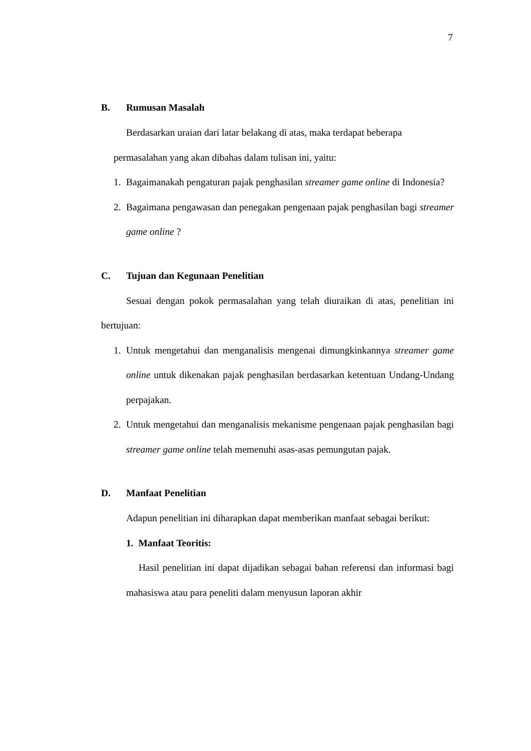7
B. Rumusan Masalah
Berdasarkan uraian dari latar belakang di atas, maka terdapat beberapa
permasalahan yang akan dibahas dalam tulisan ini, yaitu:
1. Bagaimanakah pengaturan pajak penghasilan streamer game online di Indonesia?
2. Bagaimana pengawasan dan penegakan pengenaan pajak penghasilan bagi streamer game online ?
C. Tujuan dan Kegunaan Penelitian
Sesuai dengan pokok permasalahan yang telah diuraikan di atas, penelitian ini bertujuan:
1. Untuk mengetahui dan menganalisis mengenai dimungkinkannya streamer game online untuk dikenakan pajak penghasilan berdasarkan ketentuan Undang-Undang perpajakan.
2. Untuk mengetahui dan menganalisis mekanisme pengenaan pajak penghasilan bagi streamer game online telah memenuhi asas-asas pemungutan pajak.
D. Manfaat Penelitian
Adapun penelitian ini diharapkan dapat memberikan manfaat sebagai berikut:
1. Manfaat Teoritis:
Hasil penelitian ini dapat dijadikan sebagai bahan referensi dan informasi bagi mahasiswa atau para peneliti dalam menyusun laporan akhir